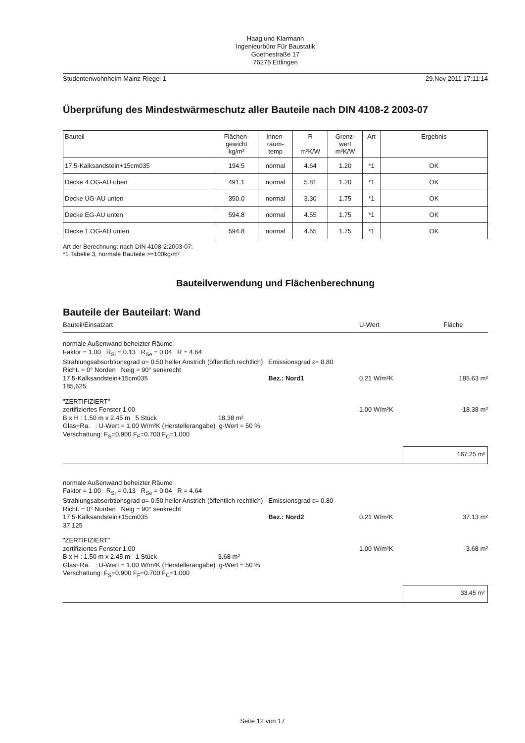Haag und Klarmann
Ingenieurbüro Für Baustatik
Goethestraße 17
76275 Ettlingen
Studentenwohnheim Mainz-Riegel 1 29.Nov 2011 17:11:14
Überprüfung des Mindestwärmeschutz aller Bauteile nach DIN 4108-2 2003-07
| Bauteil | Flächen- gewicht kg/m² | Innen- raum- temp | R m²K/W | Grenz- wert m²K/W | Art | Ergebnis |
| --- | --- | --- | --- | --- | --- | --- |
| 17.5-Kalksandstein+15cm035 | 194.5 | normal | 4.64 | 1.20 | *1 | OK |
| Decke 4.OG-AU oben | 491.1 | normal | 5.81 | 1.20 | *1 | OK |
| Decke UG-AU unten | 350.0 | normal | 3.30 | 1.75 | *1 | OK |
| Decke EG-AU unten | 594.8 | normal | 4.55 | 1.75 | *1 | OK |
| Decke 1.OG-AU unten | 594.8 | normal | 4.55 | 1.75 | *1 | OK |
Art der Berechnung: nach DIN 4108-2:2003-07:
*1 Tabelle 3, normale Bauteile >=100kg/m²
Bauteilverwendung und Flächenberechnung
Bauteile der Bauteilart: Wand
Bauteil/Einsatzart U-Wert Fläche
normale Außenwand beheizter Räume
Faktor = 1.00 R<sub>Si</sub> = 0.13 R<sub>Se</sub> = 0.04 R = 4.64
Strahlungsabsorbtionsgrad α= 0.50 heller Anstrich (öffentlich rechtlich) Emissionsgrad ε= 0.80
Richt. = 0° Norden Neig = 90° senkrecht
17.5-Kalksandstein+15cm035 Bez.: Nord1 0.21 W/m²K 185.63 m²
185,625
"ZERTIFIZIERT"
zertifiziertes Fenster 1,00 1.00 W/m²K -18.38 m²
B x H : 1.50 m x 2.45 m 5 Stück 18.38 m²
Glas+Ra. : U-Wert = 1.00 W/m²K (Herstellerangabe) g-Wert = 50 %
Verschattung: F<sub>S</sub>=0.900 F<sub>F</sub>=0.700 F<sub>C</sub>=1.000
167.25 m²
normale Außenwand beheizter Räume
Faktor = 1.00 R<sub>Si</sub> = 0.13 R<sub>Se</sub> = 0.04 R = 4.64
Strahlungsabsorbtionsgrad α= 0.50 heller Anstrich (öffentlich rechtlich) Emissionsgrad ε= 0.80
Richt. = 0° Norden Neig = 90° senkrecht
17.5-Kalksandstein+15cm035 Bez.: Nord2 0.21 W/m²K 37.13 m²
37,125
"ZERTIFIZIERT"
zertifiziertes Fenster 1,00 1.00 W/m²K -3.68 m²
B x H : 1.50 m x 2.45 m 1 Stück 3.68 m²
Glas+Ra. : U-Wert = 1.00 W/m²K (Herstellerangabe) g-Wert = 50 %
Verschattung: F<sub>S</sub>=0.900 F<sub>F</sub>=0.700 F<sub>C</sub>=1.000
33.45 m²
Seite 12 von 17